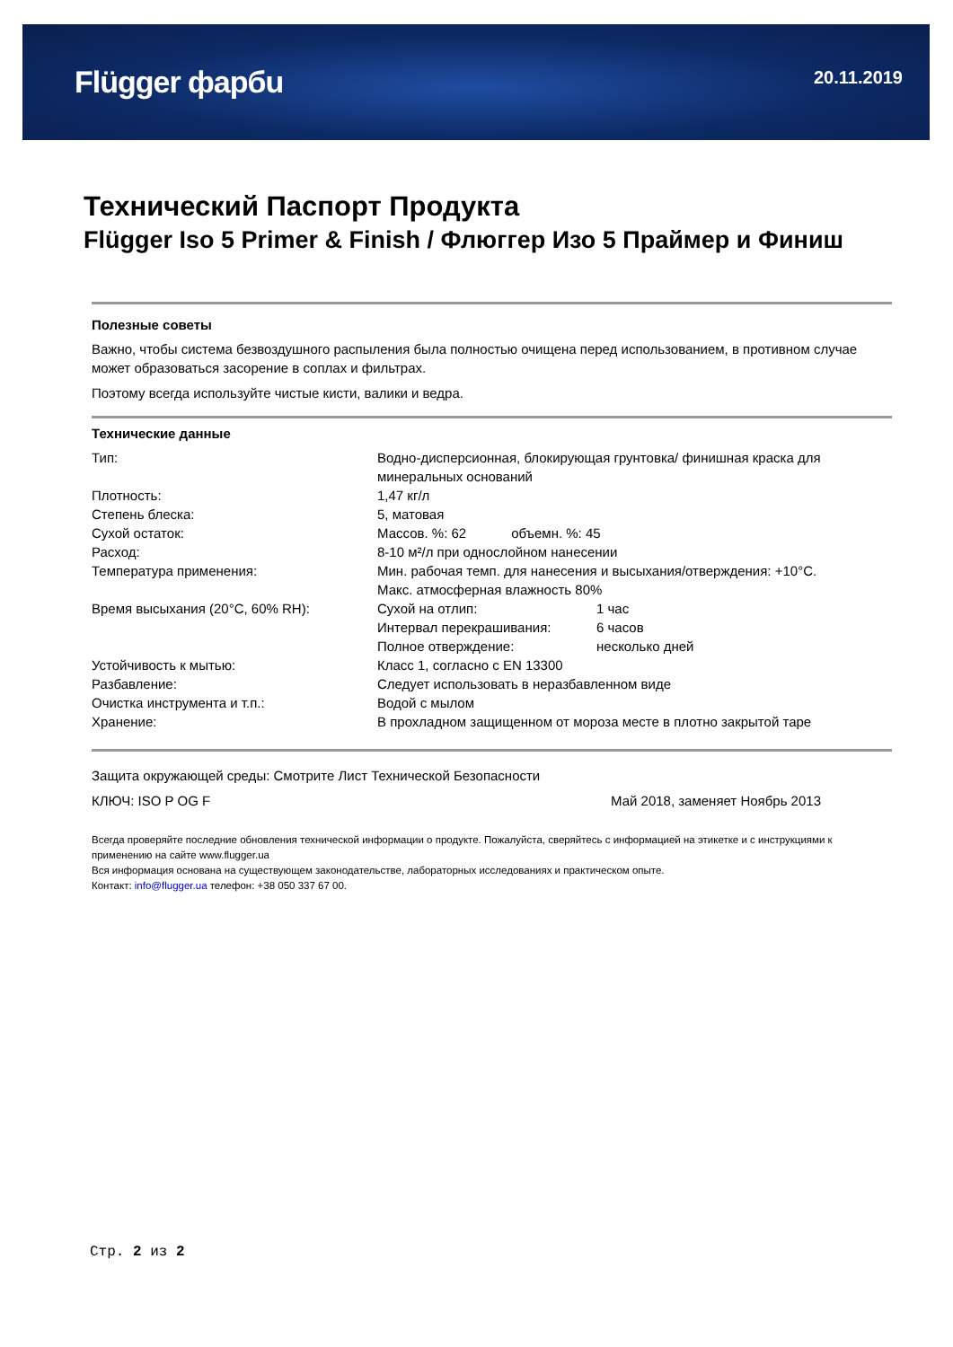Flügger фарбu
20.11.2019
Технический Паспорт Продукта
Flügger Iso 5 Primer & Finish / Флюггер Изо 5 Праймер и Финиш
Полезные советы
Важно, чтобы система безвоздушного распыления была полностью очищена перед использованием, в противном случае может образоваться засорение в соплах и фильтрах.
Поэтому всегда используйте чистые кисти, валики и ведра.
Технические данные
| Тип: | Водно-дисперсионная, блокирующая грунтовка/ финишная краска для минеральных оснований | |
| Плотность: | 1,47 кг/л | |
| Степень блеска: | 5, матовая | |
| Сухой остаток: | Массов. %: 62 объемн. %: 45 | |
| Расход: | 8-10 м²/л при однослойном нанесении | |
| Температура применения: | Мин. рабочая темп. для нанесения и высыхания/отверждения: +10°C. Макс. атмосферная влажность 80% | |
| Время высыхания (20°C, 60% RH): | Сухой на отлип: | 1 час |
| | Интервал перекрашивания: | 6 часов |
| | Полное отверждение: | несколько дней |
| Устойчивость к мытью: | Класс 1, согласно с EN 13300 | |
| Разбавление: | Следует использовать в неразбавленном виде | |
| Очистка инструмента и т.п.: | Водой с мылом | |
| Хранение: | В прохладном защищенном от мороза месте в плотно закрытой таре | |
Защита окружающей среды: Смотрите Лист Технической Безопасности
КЛЮЧ: ISO P OG F Май 2018, заменяет Ноябрь 2013
Всегда проверяйте последние обновления технической информации о продукте. Пожалуйста, сверяйтесь с информацией на этикетке и с инструкциями к применению на сайте www.flugger.ua
Вся информация основана на существующем законодательстве, лабораторных исследованиях и практическом опыте.
Контакт: info@flugger.ua телефон: +38 050 337 67 00.
Стр. 2 из 2